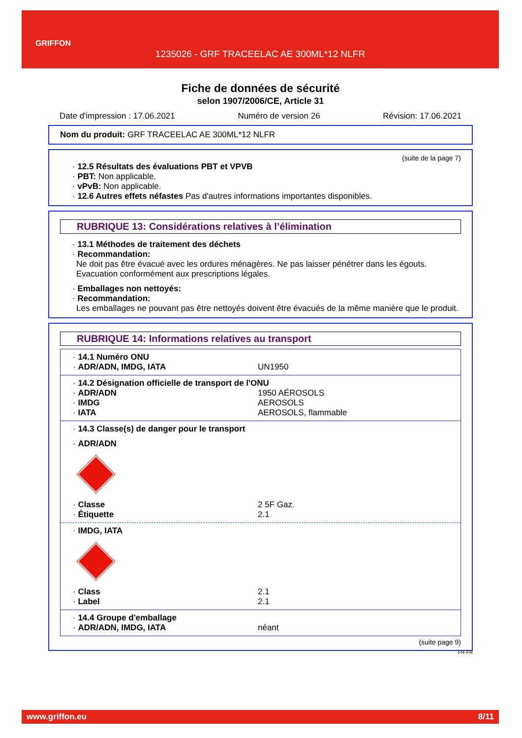GRIFFON
1235026 - GRF TRACEELAC AE 300ML*12 NLFR
Fiche de données de sécurité
selon 1907/2006/CE, Article 31
Date d'impression : 17.06.2021 Numéro de version 26 Révision: 17.06.2021
Nom du produit: GRF TRACEELAC AE 300ML*12 NLFR
(suite de la page 7)
· 12.5 Résultats des évaluations PBT et VPVB
· PBT: Non applicable.
· vPvB: Non applicable.
· 12.6 Autres effets néfastes Pas d'autres informations importantes disponibles.
RUBRIQUE 13: Considérations relatives à l’élimination
· 13.1 Méthodes de traitement des déchets
· Recommandation:
Ne doit pas être évacué avec les ordures ménagères. Ne pas laisser pénétrer dans les égouts.
Evacuation conformément aux prescriptions légales.
· Emballages non nettoyés:
· Recommandation:
Les emballages ne pouvant pas être nettoyés doivent être évacués de la même manière que le produit.
RUBRIQUE 14: Informations relatives au transport
· 14.1 Numéro ONU
· ADR/ADN, IMDG, IATA UN1950
· 14.2 Désignation officielle de transport de l'ONU
· ADR/ADN 1950 AÉROSOLS
· IMDG AEROSOLS
· IATA AEROSOLS, flammable
· 14.3 Classe(s) de danger pour le transport
· ADR/ADN
· Classe 2 5F Gaz.
· Étiquette 2.1
· IMDG, IATA
· Class 2.1
· Label 2.1
· 14.4 Groupe d'emballage
· ADR/ADN, IMDG, IATA néant
(suite page 9)
FR-FR
www.griffon.eu 8/11